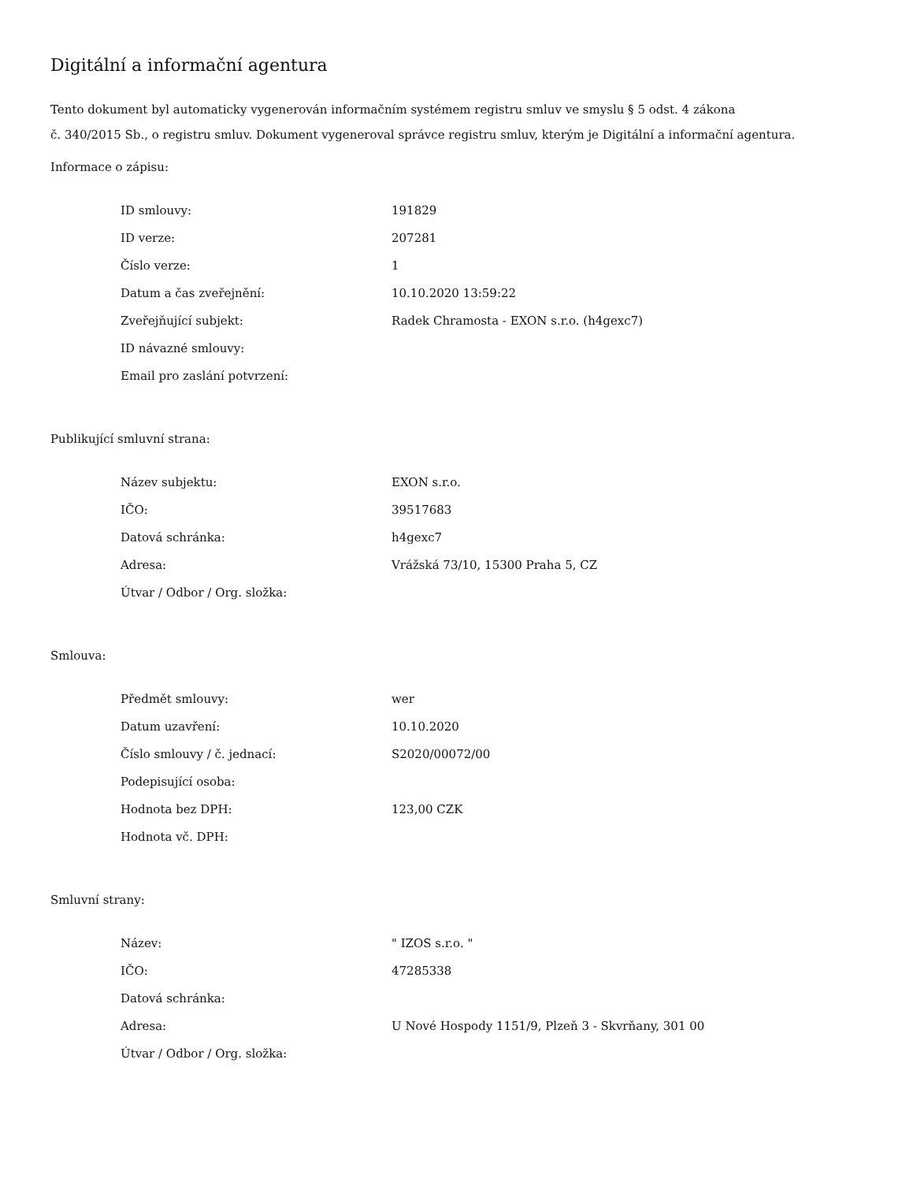Digitální a informační agentura
Tento dokument byl automaticky vygenerován informačním systémem registru smluv ve smyslu § 5 odst. 4 zákona
č. 340/2015 Sb., o registru smluv. Dokument vygeneroval správce registru smluv, kterým je Digitální a informační agentura.
Informace o zápisu:
| ID smlouvy: | 191829 |
| ID verze: | 207281 |
| Číslo verze: | 1 |
| Datum a čas zveřejnění: | 10.10.2020 13:59:22 |
| Zveřejňující subjekt: | Radek Chramosta - EXON s.r.o. (h4gexc7) |
| ID návazné smlouvy: | |
| Email pro zaslání potvrzení: | |
Publikující smluvní strana:
| Název subjektu: | EXON s.r.o. |
| IČO: | 39517683 |
| Datová schránka: | h4gexc7 |
| Adresa: | Vrážská 73/10, 15300 Praha 5, CZ |
| Útvar / Odbor / Org. složka: | |
Smlouva:
| Předmět smlouvy: | wer |
| Datum uzavření: | 10.10.2020 |
| Číslo smlouvy / č. jednací: | S2020/00072/00 |
| Podepisující osoba: | |
| Hodnota bez DPH: | 123,00 CZK |
| Hodnota vč. DPH: | |
Smluvní strany:
| Název: | " IZOS s.r.o. " |
| IČO: | 47285338 |
| Datová schránka: | |
| Adresa: | U Nové Hospody 1151/9, Plzeň 3 - Skvrňany, 301 00 |
| Útvar / Odbor / Org. složka: | |